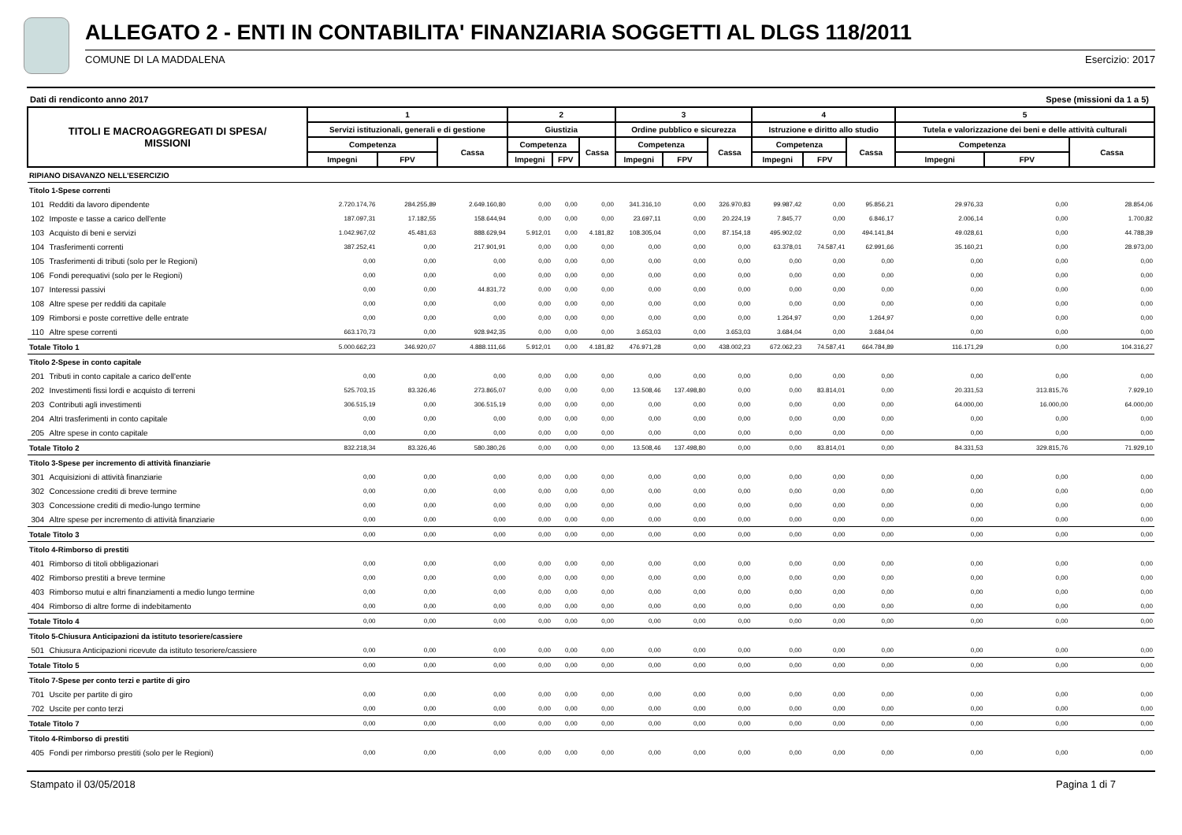ALLEGATO 2 - ENTI IN CONTABILITA' FINANZIARIA SOGGETTI AL DLGS 118/2011
COMUNE DI LA MADDALENA Esercizio: 2017
Dati di rendiconto anno 2017 Spese (missioni da 1 a 5)
| TITOLI E MACROAGGREGATI DI SPESA/ MISSIONI | | 1 | | | 2 | | | 3 | | | 4 | | | 5 | | |
| --- | --- | --- | --- | --- | --- | --- | --- | --- | --- | --- | --- | --- | --- | --- | --- | --- |
| | | Servizi istituzionali, generali e di gestione | | | Giustizia | | | Ordine pubblico e sicurezza | | | Istruzione e diritto allo studio | | | Tutela e valorizzazione dei beni e delle attività culturali | | |
| | | Competenza | | Cassa | Competenza | | Cassa | Competenza | | Cassa | Competenza | | Cassa | Competenza | | Cassa |
| | | Impegni | FPV | | Impegni | FPV | | Impegni | FPV | | Impegni | FPV | | Impegni | FPV | |
| RIPIANO DISAVANZO NELL'ESERCIZIO | | | | | | | | | | | | | | | | |
| Titolo 1-Spese correnti | | | | | | | | | | | | | | | | |
| 101 | Redditi da lavoro dipendente | 2.720.174,76 | 284.255,89 | 2.649.160,80 | 0,00 | 0,00 | 0,00 | 341.316,10 | 0,00 | 326.970,83 | 99.987,42 | 0,00 | 95.856,21 | 29.976,33 | 0,00 | 28.854,06 |
| 102 | Imposte e tasse a carico dell'ente | 187.097,31 | 17.182,55 | 158.644,94 | 0,00 | 0,00 | 0,00 | 23.697,11 | 0,00 | 20.224,19 | 7.845,77 | 0,00 | 6.846,17 | 2.006,14 | 0,00 | 1.700,82 |
| 103 | Acquisto di beni e servizi | 1.042.967,02 | 45.481,63 | 888.629,94 | 5.912,01 | 0,00 | 4.181,82 | 108.305,04 | 0,00 | 87.154,18 | 495.902,02 | 0,00 | 494.141,84 | 49.028,61 | 0,00 | 44.788,39 |
| 104 | Trasferimenti correnti | 387.252,41 | 0,00 | 217.901,91 | 0,00 | 0,00 | 0,00 | 0,00 | 0,00 | 0,00 | 63.378,01 | 74.587,41 | 62.991,66 | 35.160,21 | 0,00 | 28.973,00 |
| 105 | Trasferimenti di tributi (solo per le Regioni) | 0,00 | 0,00 | 0,00 | 0,00 | 0,00 | 0,00 | 0,00 | 0,00 | 0,00 | 0,00 | 0,00 | 0,00 | 0,00 | 0,00 | 0,00 |
| 106 | Fondi perequativi (solo per le Regioni) | 0,00 | 0,00 | 0,00 | 0,00 | 0,00 | 0,00 | 0,00 | 0,00 | 0,00 | 0,00 | 0,00 | 0,00 | 0,00 | 0,00 | 0,00 |
| 107 | Interessi passivi | 0,00 | 0,00 | 44.831,72 | 0,00 | 0,00 | 0,00 | 0,00 | 0,00 | 0,00 | 0,00 | 0,00 | 0,00 | 0,00 | 0,00 | 0,00 |
| 108 | Altre spese per redditi da capitale | 0,00 | 0,00 | 0,00 | 0,00 | 0,00 | 0,00 | 0,00 | 0,00 | 0,00 | 0,00 | 0,00 | 0,00 | 0,00 | 0,00 | 0,00 |
| 109 | Rimborsi e poste correttive delle entrate | 0,00 | 0,00 | 0,00 | 0,00 | 0,00 | 0,00 | 0,00 | 0,00 | 0,00 | 1.264,97 | 0,00 | 1.264,97 | 0,00 | 0,00 | 0,00 |
| 110 | Altre spese correnti | 663.170,73 | 0,00 | 928.942,35 | 0,00 | 0,00 | 0,00 | 3.653,03 | 0,00 | 3.653,03 | 3.684,04 | 0,00 | 3.684,04 | 0,00 | 0,00 | 0,00 |
| Totale Titolo 1 | | 5.000.662,23 | 346.920,07 | 4.888.111,66 | 5.912,01 | 0,00 | 4.181,82 | 476.971,28 | 0,00 | 438.002,23 | 672.062,23 | 74.587,41 | 664.784,89 | 116.171,29 | 0,00 | 104.316,27 |
| Titolo 2-Spese in conto capitale | | | | | | | | | | | | | | | | |
| 201 | Tributi in conto capitale a carico dell'ente | 0,00 | 0,00 | 0,00 | 0,00 | 0,00 | 0,00 | 0,00 | 0,00 | 0,00 | 0,00 | 0,00 | 0,00 | 0,00 | 0,00 | 0,00 |
| 202 | Investimenti fissi lordi e acquisto di terreni | 525.703,15 | 83.326,46 | 273.865,07 | 0,00 | 0,00 | 0,00 | 13.508,46 | 137.498,80 | 0,00 | 0,00 | 83.814,01 | 0,00 | 20.331,53 | 313.815,76 | 7.929,10 |
| 203 | Contributi agli investimenti | 306.515,19 | 0,00 | 306.515,19 | 0,00 | 0,00 | 0,00 | 0,00 | 0,00 | 0,00 | 0,00 | 0,00 | 0,00 | 64.000,00 | 16.000,00 | 64.000,00 |
| 204 | Altri trasferimenti in conto capitale | 0,00 | 0,00 | 0,00 | 0,00 | 0,00 | 0,00 | 0,00 | 0,00 | 0,00 | 0,00 | 0,00 | 0,00 | 0,00 | 0,00 | 0,00 |
| 205 | Altre spese in conto capitale | 0,00 | 0,00 | 0,00 | 0,00 | 0,00 | 0,00 | 0,00 | 0,00 | 0,00 | 0,00 | 0,00 | 0,00 | 0,00 | 0,00 | 0,00 |
| Totale Titolo 2 | | 832.218,34 | 83.326,46 | 580.380,26 | 0,00 | 0,00 | 0,00 | 13.508,46 | 137.498,80 | 0,00 | 0,00 | 83.814,01 | 0,00 | 84.331,53 | 329.815,76 | 71.929,10 |
| Titolo 3-Spese per incremento di attività finanziarie | | | | | | | | | | | | | | | | |
| 301 | Acquisizioni di attività finanziarie | 0,00 | 0,00 | 0,00 | 0,00 | 0,00 | 0,00 | 0,00 | 0,00 | 0,00 | 0,00 | 0,00 | 0,00 | 0,00 | 0,00 | 0,00 |
| 302 | Concessione crediti di breve termine | 0,00 | 0,00 | 0,00 | 0,00 | 0,00 | 0,00 | 0,00 | 0,00 | 0,00 | 0,00 | 0,00 | 0,00 | 0,00 | 0,00 | 0,00 |
| 303 | Concessione crediti di medio-lungo termine | 0,00 | 0,00 | 0,00 | 0,00 | 0,00 | 0,00 | 0,00 | 0,00 | 0,00 | 0,00 | 0,00 | 0,00 | 0,00 | 0,00 | 0,00 |
| 304 | Altre spese per incremento di attività finanziarie | 0,00 | 0,00 | 0,00 | 0,00 | 0,00 | 0,00 | 0,00 | 0,00 | 0,00 | 0,00 | 0,00 | 0,00 | 0,00 | 0,00 | 0,00 |
| Totale Titolo 3 | | 0,00 | 0,00 | 0,00 | 0,00 | 0,00 | 0,00 | 0,00 | 0,00 | 0,00 | 0,00 | 0,00 | 0,00 | 0,00 | 0,00 | 0,00 |
| Titolo 4-Rimborso di prestiti | | | | | | | | | | | | | | | | |
| 401 | Rimborso di titoli obbligazionari | 0,00 | 0,00 | 0,00 | 0,00 | 0,00 | 0,00 | 0,00 | 0,00 | 0,00 | 0,00 | 0,00 | 0,00 | 0,00 | 0,00 | 0,00 |
| 402 | Rimborso prestiti a breve termine | 0,00 | 0,00 | 0,00 | 0,00 | 0,00 | 0,00 | 0,00 | 0,00 | 0,00 | 0,00 | 0,00 | 0,00 | 0,00 | 0,00 | 0,00 |
| 403 | Rimborso mutui e altri finanziamenti a medio lungo termine | 0,00 | 0,00 | 0,00 | 0,00 | 0,00 | 0,00 | 0,00 | 0,00 | 0,00 | 0,00 | 0,00 | 0,00 | 0,00 | 0,00 | 0,00 |
| 404 | Rimborso di altre forme di indebitamento | 0,00 | 0,00 | 0,00 | 0,00 | 0,00 | 0,00 | 0,00 | 0,00 | 0,00 | 0,00 | 0,00 | 0,00 | 0,00 | 0,00 | 0,00 |
| Totale Titolo 4 | | 0,00 | 0,00 | 0,00 | 0,00 | 0,00 | 0,00 | 0,00 | 0,00 | 0,00 | 0,00 | 0,00 | 0,00 | 0,00 | 0,00 | 0,00 |
| Titolo 5-Chiusura Anticipazioni da istituto tesoriere/cassiere | | | | | | | | | | | | | | | | |
| 501 | Chiusura Anticipazioni ricevute da istituto tesoriere/cassiere | 0,00 | 0,00 | 0,00 | 0,00 | 0,00 | 0,00 | 0,00 | 0,00 | 0,00 | 0,00 | 0,00 | 0,00 | 0,00 | 0,00 | 0,00 |
| Totale Titolo 5 | | 0,00 | 0,00 | 0,00 | 0,00 | 0,00 | 0,00 | 0,00 | 0,00 | 0,00 | 0,00 | 0,00 | 0,00 | 0,00 | 0,00 | 0,00 |
| Titolo 7-Spese per conto terzi e partite di giro | | | | | | | | | | | | | | | | |
| 701 | Uscite per partite di giro | 0,00 | 0,00 | 0,00 | 0,00 | 0,00 | 0,00 | 0,00 | 0,00 | 0,00 | 0,00 | 0,00 | 0,00 | 0,00 | 0,00 | 0,00 |
| 702 | Uscite per conto terzi | 0,00 | 0,00 | 0,00 | 0,00 | 0,00 | 0,00 | 0,00 | 0,00 | 0,00 | 0,00 | 0,00 | 0,00 | 0,00 | 0,00 | 0,00 |
| Totale Titolo 7 | | 0,00 | 0,00 | 0,00 | 0,00 | 0,00 | 0,00 | 0,00 | 0,00 | 0,00 | 0,00 | 0,00 | 0,00 | 0,00 | 0,00 | 0,00 |
| Titolo 4-Rimborso di prestiti | | | | | | | | | | | | | | | | |
| 405 | Fondi per rimborso prestiti (solo per le Regioni) | 0,00 | 0,00 | 0,00 | 0,00 | 0,00 | 0,00 | 0,00 | 0,00 | 0,00 | 0,00 | 0,00 | 0,00 | 0,00 | 0,00 | 0,00 |
Stampato il 03/05/2018 Pagina 1 di 7